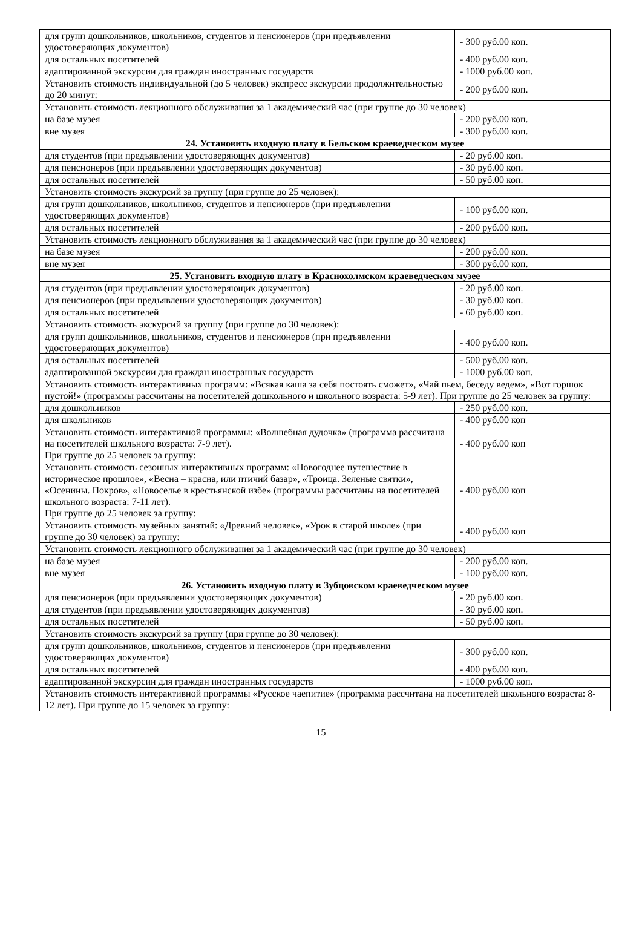| для групп дошкольников, школьников, студентов и пенсионеров (при предъявлении удостоверяющих документов) | - 300 руб.00 коп. |
| для остальных посетителей | - 400 руб.00 коп. |
| адаптированной экскурсии для граждан иностранных государств | - 1000 руб.00 коп. |
| Установить стоимость индивидуальной (до 5 человек) экспресс экскурсии продолжительностью до 20 минут: | - 200 руб.00 коп. |
| Установить стоимость лекционного обслуживания за 1 академический час (при группе до 30 человек) | |
| на базе музея | - 200 руб.00 коп. |
| вне музея | - 300 руб.00 коп. |
| 24. Установить входную плату в Бельском краеведческом музее | |
| для студентов (при предъявлении удостоверяющих документов) | - 20 руб.00 коп. |
| для пенсионеров (при предъявлении удостоверяющих документов) | - 30 руб.00 коп. |
| для остальных посетителей | - 50 руб.00 коп. |
| Установить стоимость экскурсий за группу (при группе до 25 человек): | |
| для групп дошкольников, школьников, студентов и пенсионеров (при предъявлении удостоверяющих документов) | - 100 руб.00 коп. |
| для остальных посетителей | - 200 руб.00 коп. |
| Установить стоимость лекционного обслуживания за 1 академический час (при группе до 30 человек) | |
| на базе музея | - 200 руб.00 коп. |
| вне музея | - 300 руб.00 коп. |
| 25. Установить входную плату в Краснохолмском краеведческом музее | |
| для студентов (при предъявлении удостоверяющих документов) | - 20 руб.00 коп. |
| для пенсионеров (при предъявлении удостоверяющих документов) | - 30 руб.00 коп. |
| для остальных посетителей | - 60 руб.00 коп. |
| Установить стоимость экскурсий за группу (при группе до 30 человек): | |
| для групп дошкольников, школьников, студентов и пенсионеров (при предъявлении удостоверяющих документов) | - 400 руб.00 коп. |
| для остальных посетителей | - 500 руб.00 коп. |
| адаптированной экскурсии для граждан иностранных государств | - 1000 руб.00 коп. |
| Установить стоимость интерактивных программ: «Всякая каша за себя постоять сможет», «Чай пьем, беседу ведем», «Вот горшок пустой!» (программы рассчитаны на посетителей дошкольного и школьного возраста: 5-9 лет). При группе до 25 человек за группу: | |
| для дошкольников | - 250 руб.00 коп. |
| для школьников | - 400 руб.00 коп |
| Установить стоимость интерактивной программы: «Волшебная дудочка» (программа рассчитана на посетителей школьного возраста: 7-9 лет). При группе до 25 человек за группу: | - 400 руб.00 коп |
| Установить стоимость сезонных интерактивных программ: «Новогоднее путешествие в историческое прошлое», «Весна – красна, или птичий базар», «Троица. Зеленые святки», «Осенины. Покров», «Новоселье в крестьянской избе» (программы рассчитаны на посетителей школьного возраста: 7-11 лет). При группе до 25 человек за группу: | - 400 руб.00 коп |
| Установить стоимость музейных занятий: «Древний человек», «Урок в старой школе» (при группе до 30 человек) за группу: | - 400 руб.00 коп |
| Установить стоимость лекционного обслуживания за 1 академический час (при группе до 30 человек) | |
| на базе музея | - 200 руб.00 коп. |
| вне музея | - 100 руб.00 коп. |
| 26. Установить входную плату в Зубцовском краеведческом музее | |
| для пенсионеров (при предъявлении удостоверяющих документов) | - 20 руб.00 коп. |
| для студентов (при предъявлении удостоверяющих документов) | - 30 руб.00 коп. |
| для остальных посетителей | - 50 руб.00 коп. |
| Установить стоимость экскурсий за группу (при группе до 30 человек): | |
| для групп дошкольников, школьников, студентов и пенсионеров (при предъявлении удостоверяющих документов) | - 300 руб.00 коп. |
| для остальных посетителей | - 400 руб.00 коп. |
| адаптированной экскурсии для граждан иностранных государств | - 1000 руб.00 коп. |
| Установить стоимость интерактивной программы «Русское чаепитие» (программа рассчитана на посетителей школьного возраста: 8-12 лет). При группе до 15 человек за группу: | |
15